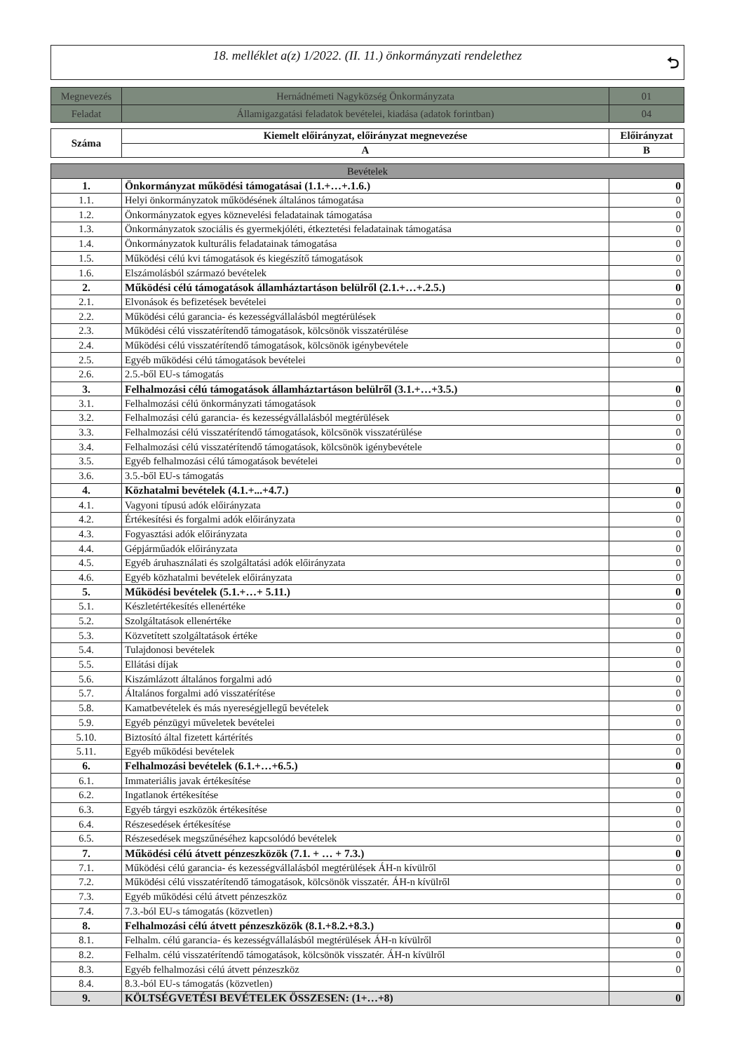18. melléklet a(z) 1/2022. (II. 11.) önkormányzati rendelethez
⮌
| Megnevezés | Hernádnémeti Nagyközség Önkormányzata | 01 |
| Feladat | Államigazgatási feladatok bevételei, kiadása (adatok forintban) | 04 |
| Száma | Kiemelt előirányzat, előirányzat megnevezése | Előirányzat |
| --- | --- | --- |
| | A | B |
| Bevételek | | |
| 1. | Önkormányzat működési támogatásai (1.1.+…+.1.6.) | 0 |
| 1.1. | Helyi önkormányzatok működésének általános támogatása | 0 |
| 1.2. | Önkormányzatok egyes köznevelési feladatainak támogatása | 0 |
| 1.3. | Önkormányzatok szociális és gyermekjóléti, étkeztetési feladatainak támogatása | 0 |
| 1.4. | Önkormányzatok kulturális feladatainak támogatása | 0 |
| 1.5. | Működési célú kvi támogatások és kiegészítő támogatások | 0 |
| 1.6. | Elszámolásból származó bevételek | 0 |
| 2. | Működési célú támogatások államháztartáson belülről (2.1.+…+.2.5.) | 0 |
| 2.1. | Elvonások és befizetések bevételei | 0 |
| 2.2. | Működési célú garancia- és kezességvállalásból megtérülések | 0 |
| 2.3. | Működési célú visszatérítendő támogatások, kölcsönök visszatérülése | 0 |
| 2.4. | Működési célú visszatérítendő támogatások, kölcsönök igénybevétele | 0 |
| 2.5. | Egyéb működési célú támogatások bevételei | 0 |
| 2.6. | 2.5.-ből EU-s támogatás | |
| 3. | Felhalmozási célú támogatások államháztartáson belülről (3.1.+…+3.5.) | 0 |
| 3.1. | Felhalmozási célú önkormányzati támogatások | 0 |
| 3.2. | Felhalmozási célú garancia- és kezességvállalásból megtérülések | 0 |
| 3.3. | Felhalmozási célú visszatérítendő támogatások, kölcsönök visszatérülése | 0 |
| 3.4. | Felhalmozási célú visszatérítendő támogatások, kölcsönök igénybevétele | 0 |
| 3.5. | Egyéb felhalmozási célú támogatások bevételei | 0 |
| 3.6. | 3.5.-ből EU-s támogatás | |
| 4. | Közhatalmi bevételek (4.1.+...+4.7.) | 0 |
| 4.1. | Vagyoni típusú adók előirányzata | 0 |
| 4.2. | Értékesítési és forgalmi adók előirányzata | 0 |
| 4.3. | Fogyasztási adók előirányzata | 0 |
| 4.4. | Gépjárműadók előirányzata | 0 |
| 4.5. | Egyéb áruhasználati és szolgáltatási adók előirányzata | 0 |
| 4.6. | Egyéb közhatalmi bevételek előirányzata | 0 |
| 5. | Működési bevételek (5.1.+…+ 5.11.) | 0 |
| 5.1. | Készletértékesítés ellenértéke | 0 |
| 5.2. | Szolgáltatások ellenértéke | 0 |
| 5.3. | Közvetített szolgáltatások értéke | 0 |
| 5.4. | Tulajdonosi bevételek | 0 |
| 5.5. | Ellátási díjak | 0 |
| 5.6. | Kiszámlázott általános forgalmi adó | 0 |
| 5.7. | Általános forgalmi adó visszatérítése | 0 |
| 5.8. | Kamatbevételek és más nyereségjellegű bevételek | 0 |
| 5.9. | Egyéb pénzügyi műveletek bevételei | 0 |
| 5.10. | Biztosító által fizetett kártérítés | 0 |
| 5.11. | Egyéb működési bevételek | 0 |
| 6. | Felhalmozási bevételek (6.1.+…+6.5.) | 0 |
| 6.1. | Immateriális javak értékesítése | 0 |
| 6.2. | Ingatlanok értékesítése | 0 |
| 6.3. | Egyéb tárgyi eszközök értékesítése | 0 |
| 6.4. | Részesedések értékesítése | 0 |
| 6.5. | Részesedések megszűnéséhez kapcsolódó bevételek | 0 |
| 7. | Működési célú átvett pénzeszközök (7.1. + … + 7.3.) | 0 |
| 7.1. | Működési célú garancia- és kezességvállalásból megtérülések ÁH-n kívülről | 0 |
| 7.2. | Működési célú visszatérítendő támogatások, kölcsönök visszatér. ÁH-n kívülről | 0 |
| 7.3. | Egyéb működési célú átvett pénzeszköz | 0 |
| 7.4. | 7.3.-ból EU-s támogatás (közvetlen) | |
| 8. | Felhalmozási célú átvett pénzeszközök (8.1.+8.2.+8.3.) | 0 |
| 8.1. | Felhalm. célú garancia- és kezességvállalásból megtérülések ÁH-n kívülről | 0 |
| 8.2. | Felhalm. célú visszatérítendő támogatások, kölcsönök visszatér. ÁH-n kívülről | 0 |
| 8.3. | Egyéb felhalmozási célú átvett pénzeszköz | 0 |
| 8.4. | 8.3.-ból EU-s támogatás (közvetlen) | |
| 9. | KÖLTSÉGVETÉSI BEVÉTELEK ÖSSZESEN: (1+…+8) | 0 |